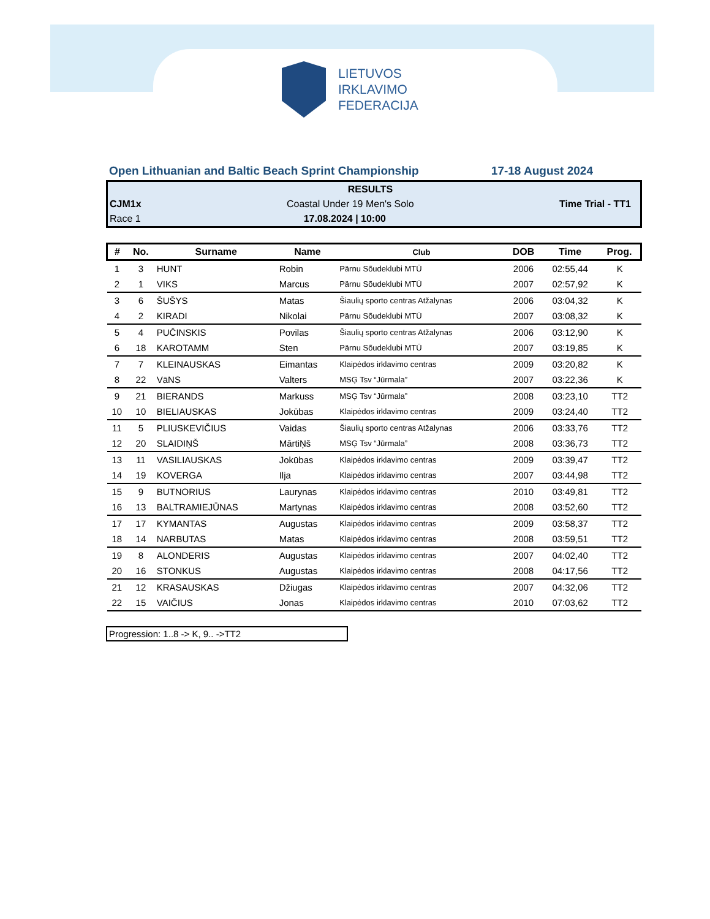LIETUVOS
IRKLAVIMO
FEDERACIJA
Open Lithuanian and Baltic Beach Sprint Championship 17-18 August 2024
RESULTS
CJM1x Coastal Under 19 Men's Solo Time Trial - TT1
Race 1 17.08.2024 | 10:00
| # | No. | Surname | Name | Club | DOB | Time | Prog. |
| --- | --- | --- | --- | --- | --- | --- | --- |
| 1 | 3 | HUNT | Robin | Pärnu Sõudeklubi MTÜ | 2006 | 02:55,44 | K |
| 2 | 1 | VIKS | Marcus | Pärnu Sõudeklubi MTÜ | 2007 | 02:57,92 | K |
| 3 | 6 | ŠUŠYS | Matas | Šiaulių sporto centras Atžalynas | 2006 | 03:04,32 | K |
| 4 | 2 | KIRADI | Nikolai | Pärnu Sõudeklubi MTÜ | 2007 | 03:08,32 | K |
| 5 | 4 | PUČINSKIS | Povilas | Šiaulių sporto centras Atžalynas | 2006 | 03:12,90 | K |
| 6 | 18 | KAROTAMM | Sten | Pärnu Sõudeklubi MTÜ | 2007 | 03:19,85 | K |
| 7 | 7 | KLEINAUSKAS | Eimantas | Klaipėdos irklavimo centras | 2009 | 03:20,82 | K |
| 8 | 22 | VāNS | Valters | MSĢ Tsv “Jūrmala” | 2007 | 03:22,36 | K |
| 9 | 21 | BIERANDS | Markuss | MSĢ Tsv “Jūrmala” | 2008 | 03:23,10 | TT2 |
| 10 | 10 | BIELIAUSKAS | Jokūbas | Klaipėdos irklavimo centras | 2009 | 03:24,40 | TT2 |
| 11 | 5 | PLIUSKEVIČIUS | Vaidas | Šiaulių sporto centras Atžalynas | 2006 | 03:33,76 | TT2 |
| 12 | 20 | SLAIDIŅŠ | MārtiŅš | MSĢ Tsv “Jūrmala” | 2008 | 03:36,73 | TT2 |
| 13 | 11 | VASILIAUSKAS | Jokūbas | Klaipėdos irklavimo centras | 2009 | 03:39,47 | TT2 |
| 14 | 19 | KOVERGA | Ilja | Klaipėdos irklavimo centras | 2007 | 03:44,98 | TT2 |
| 15 | 9 | BUTNORIUS | Laurynas | Klaipėdos irklavimo centras | 2010 | 03:49,81 | TT2 |
| 16 | 13 | BALTRAMIEJŪNAS | Martynas | Klaipėdos irklavimo centras | 2008 | 03:52,60 | TT2 |
| 17 | 17 | KYMANTAS | Augustas | Klaipėdos irklavimo centras | 2009 | 03:58,37 | TT2 |
| 18 | 14 | NARBUTAS | Matas | Klaipėdos irklavimo centras | 2008 | 03:59,51 | TT2 |
| 19 | 8 | ALONDERIS | Augustas | Klaipėdos irklavimo centras | 2007 | 04:02,40 | TT2 |
| 20 | 16 | STONKUS | Augustas | Klaipėdos irklavimo centras | 2008 | 04:17,56 | TT2 |
| 21 | 12 | KRASAUSKAS | Džiugas | Klaipėdos irklavimo centras | 2007 | 04:32,06 | TT2 |
| 22 | 15 | VAIČIUS | Jonas | Klaipėdos irklavimo centras | 2010 | 07:03,62 | TT2 |
Progression: 1..8 -> K, 9.. ->TT2